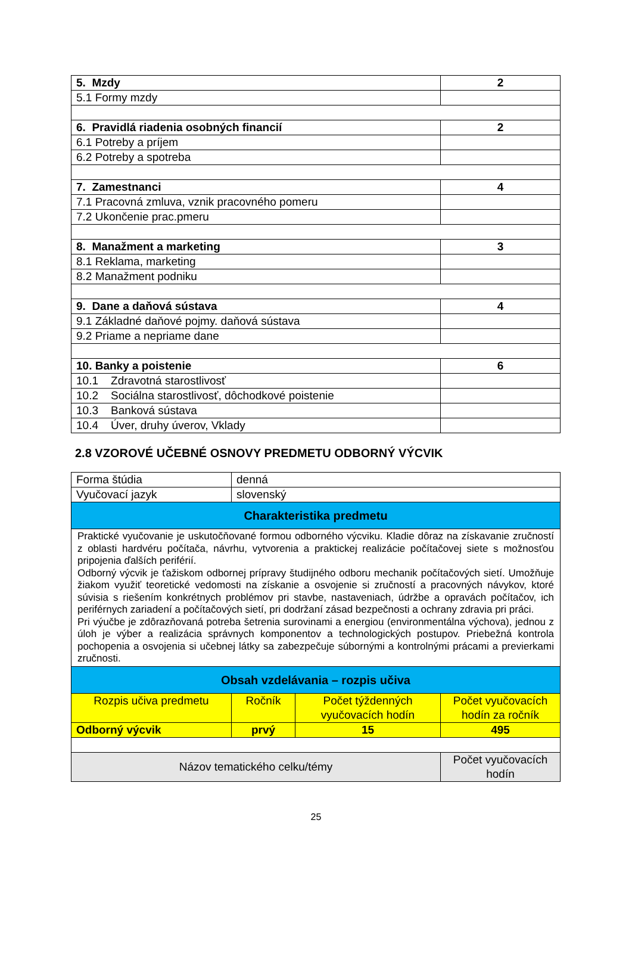| 5. Mzdy | 2 |
| 5.1 Formy mzdy | |
| 6. Pravidlá riadenia osobných financií | 2 |
| 6.1 Potreby a príjem | |
| 6.2 Potreby a spotreba | |
| 7. Zamestnanci | 4 |
| 7.1 Pracovná zmluva, vznik pracovného pomeru | |
| 7.2 Ukončenie prac.pmeru | |
| 8. Manažment a marketing | 3 |
| 8.1 Reklama, marketing | |
| 8.2 Manažment podniku | |
| 9. Dane a daňová sústava | 4 |
| 9.1 Základné daňové pojmy. daňová sústava | |
| 9.2 Priame a nepriame dane | |
| 10. Banky a poistenie | 6 |
| 10.1 Zdravotná starostlivosť | |
| 10.2 Sociálna starostlivosť, dôchodkové poistenie | |
| 10.3 Banková sústava | |
| 10.4 Úver, druhy úverov, Vklady | |
2.8 VZOROVÉ UČEBNÉ OSNOVY PREDMETU ODBORNÝ VÝCVIK
| Forma štúdia | denná | | |
| Vyučovací jazyk | slovenský | | |
| Charakteristika predmetu | | | |
| Praktické vyučovanie je uskutočňované formou odborného výcviku. Kladie dôraz na získavanie zručností z oblasti hardvéru počítača, návrhu, vytvorenia a praktickej realizácie počítačovej siete s možnosťou pripojenia ďalších periférií. Odborný výcvik je ťažiskom odbornej prípravy študijného odboru mechanik počítačových sietí. Umožňuje žiakom využiť teoretické vedomosti na získanie a osvojenie si zručností a pracovných návykov, ktoré súvisia s riešením konkrétnych problémov pri stavbe, nastaveniach, údržbe a opravách počítačov, ich periférnych zariadení a počítačových sietí, pri dodržaní zásad bezpečnosti a ochrany zdravia pri práci. Pri výučbe je zdôrazňovaná potreba šetrenia surovinami a energiou (environmentálna výchova), jednou z úloh je výber a realizácia správnych komponentov a technologických postupov. Priebežná kontrola pochopenia a osvojenia si učebnej látky sa zabezpečuje súbornými a kontrolnými prácami a previerkami zručnosti. | | | |
| Obsah vzdelávania – rozpis učiva | | | |
| Rozpis učiva predmetu | Ročník | Počet týždenných vyučovacích hodín | Počet vyučovacích hodín za ročník |
| Odborný výcvik | prvý | 15 | 495 |
| Názov tematického celku/témy | | | Počet vyučovacích hodín |
25